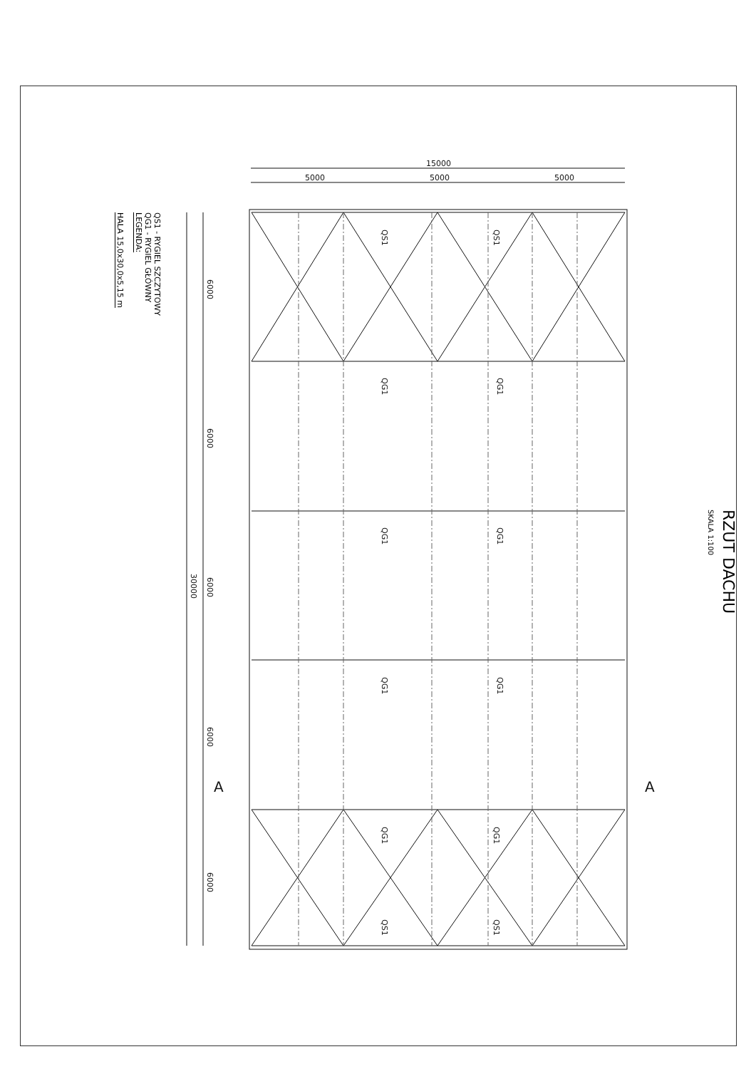15000
5000 5000 5000
6000
6000
6000
30000
6000
6000
QS1
QS1
QG1
QG1
QG1
QG1
QG1
QG1
QG1
QG1
QS1
QS1
A A
RZUT DACHU
SKALA 1:100
QS1 - RYGIEL SZCZYTOWY
QG1 - RYGIEL GŁÓWNY
LEGENDA:
HALA 15,0x30,0x5,15 m